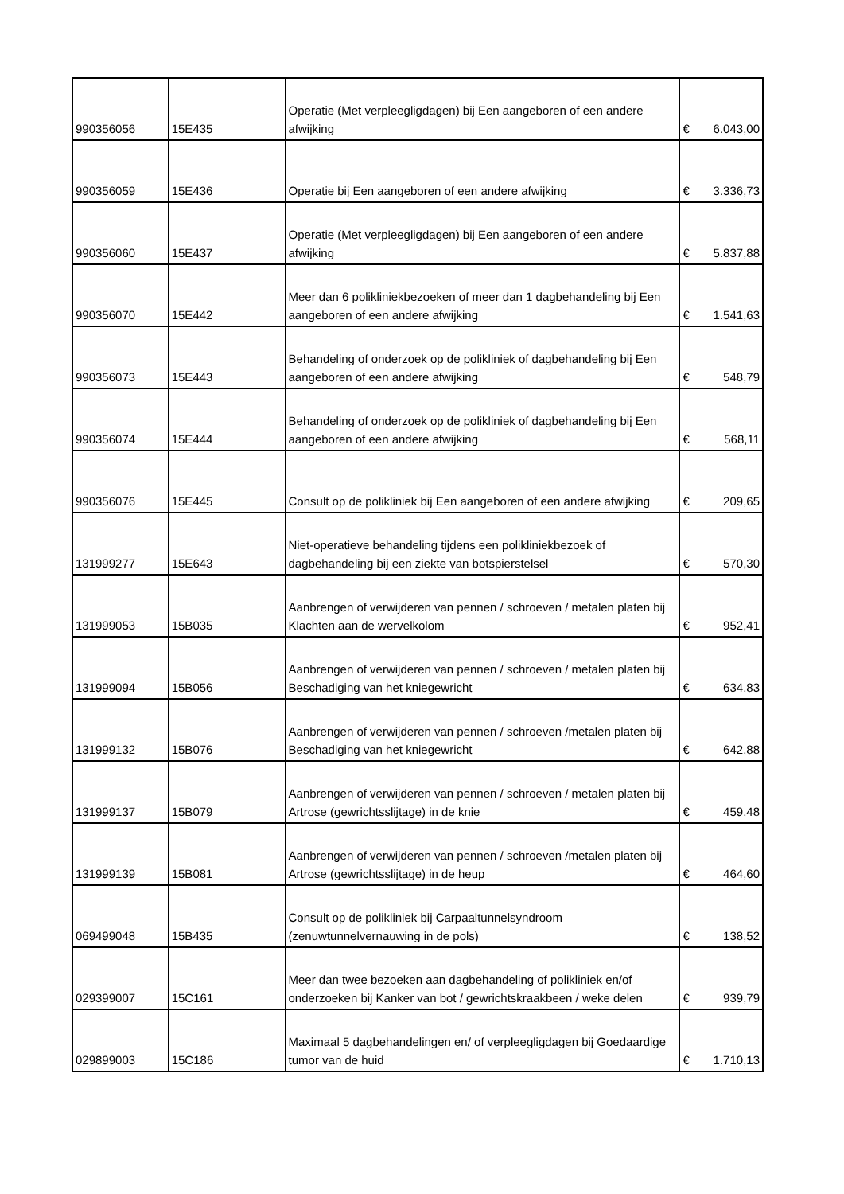| 990356056 | 15E435 | Operatie (Met verpleegligdagen) bij Een aangeboren of een andere afwijking | € | 6.043,00 |
| 990356059 | 15E436 | Operatie bij Een aangeboren of een andere afwijking | € | 3.336,73 |
| 990356060 | 15E437 | Operatie (Met verpleegligdagen) bij Een aangeboren of een andere afwijking | € | 5.837,88 |
| 990356070 | 15E442 | Meer dan 6 polikliniekbezoeken of meer dan 1 dagbehandeling bij Een aangeboren of een andere afwijking | € | 1.541,63 |
| 990356073 | 15E443 | Behandeling of onderzoek op de polikliniek of dagbehandeling bij Een aangeboren of een andere afwijking | € | 548,79 |
| 990356074 | 15E444 | Behandeling of onderzoek op de polikliniek of dagbehandeling bij Een aangeboren of een andere afwijking | € | 568,11 |
| 990356076 | 15E445 | Consult op de polikliniek bij Een aangeboren of een andere afwijking | € | 209,65 |
| 131999277 | 15E643 | Niet-operatieve behandeling tijdens een polikliniekbezoek of dagbehandeling bij een ziekte van botspierstelsel | € | 570,30 |
| 131999053 | 15B035 | Aanbrengen of verwijderen van pennen / schroeven / metalen platen bij Klachten aan de wervelkolom | € | 952,41 |
| 131999094 | 15B056 | Aanbrengen of verwijderen van pennen / schroeven / metalen platen bij Beschadiging van het kniegewricht | € | 634,83 |
| 131999132 | 15B076 | Aanbrengen of verwijderen van pennen / schroeven /metalen platen bij Beschadiging van het kniegewricht | € | 642,88 |
| 131999137 | 15B079 | Aanbrengen of verwijderen van pennen / schroeven / metalen platen bij Artrose (gewrichtsslijtage) in de knie | € | 459,48 |
| 131999139 | 15B081 | Aanbrengen of verwijderen van pennen / schroeven /metalen platen bij Artrose (gewrichtsslijtage) in de heup | € | 464,60 |
| 069499048 | 15B435 | Consult op de polikliniek bij Carpaaltunnelsyndroom (zenuwtunnelvernauwing in de pols) | € | 138,52 |
| 029399007 | 15C161 | Meer dan twee bezoeken aan dagbehandeling of polikliniek en/of onderzoeken bij Kanker van bot / gewrichtskraakbeen / weke delen | € | 939,79 |
| 029899003 | 15C186 | Maximaal 5 dagbehandelingen en/ of verpleegligdagen bij Goedaardige tumor van de huid | € | 1.710,13 |